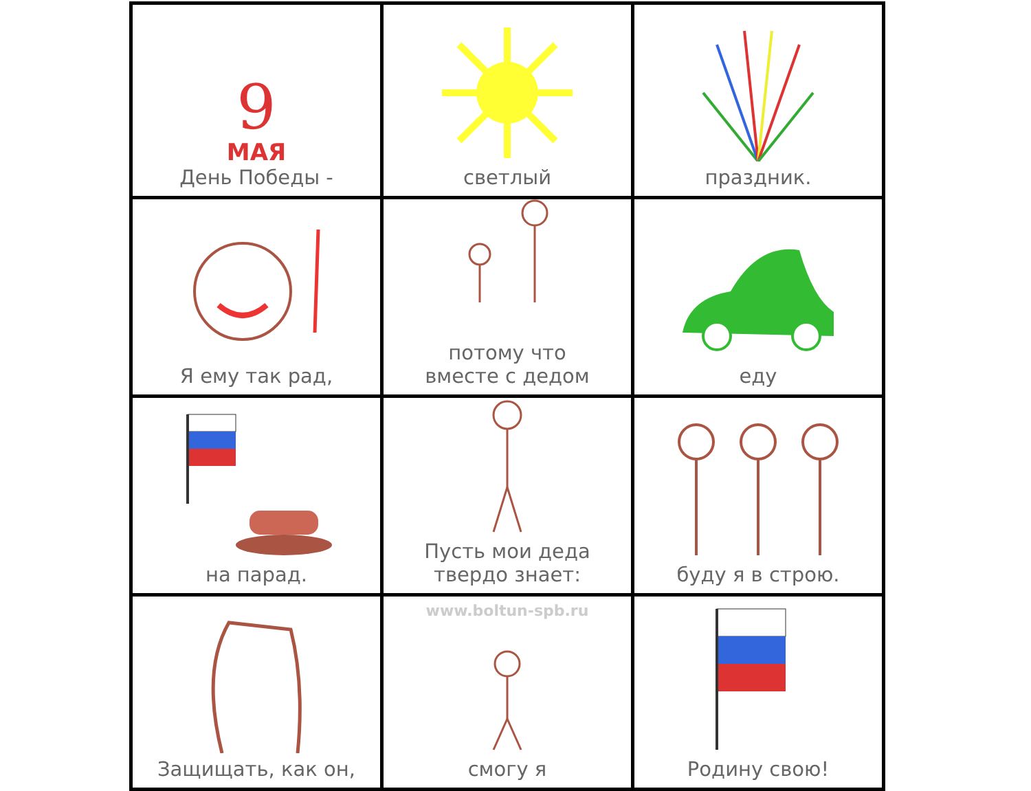| 9 МАЯ День Победы - | светлый | праздник. |
| Я ему так рад, | потому что вместе с дедом | еду |
| на парад. | Пусть мои деда твердо знает: | буду я в строю. |
| Защищать, как он, | www.boltun-spb.ru смогу я | Родину свою! |